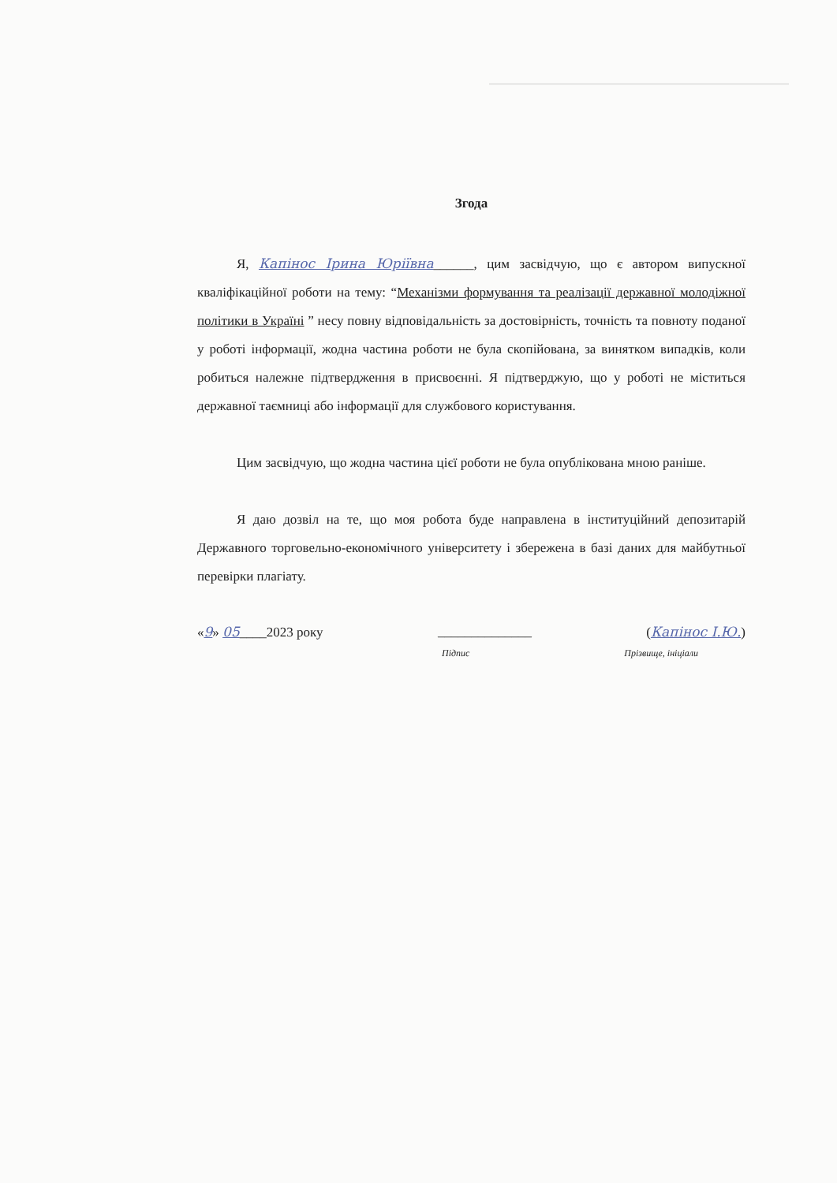Згода
Я, Капінос Ірина Юріївна______, цим засвідчую, що є автором випускної кваліфікаційної роботи на тему: “Механізми формування та реалізації державної молодіжної політики в Україні ” несу повну відповідальність за достовірність, точність та повноту поданої у роботі інформації, жодна частина роботи не була скопійована, за винятком випадків, коли робиться належне підтвердження в присвоєнні. Я підтверджую, що у роботі не міститься державної таємниці або інформації для службового користування.
Цим засвідчую, що жодна частина цієї роботи не була опублікована мною раніше.
Я даю дозвіл на те, що моя робота буде направлена в інституційний депозитарій Державного торговельно-економічного університету і збережена в базі даних для майбутньої перевірки плагіату.
«9» 05____2023 року ______________ (Капінос І.Ю.)
Підпис Прізвище, ініціали